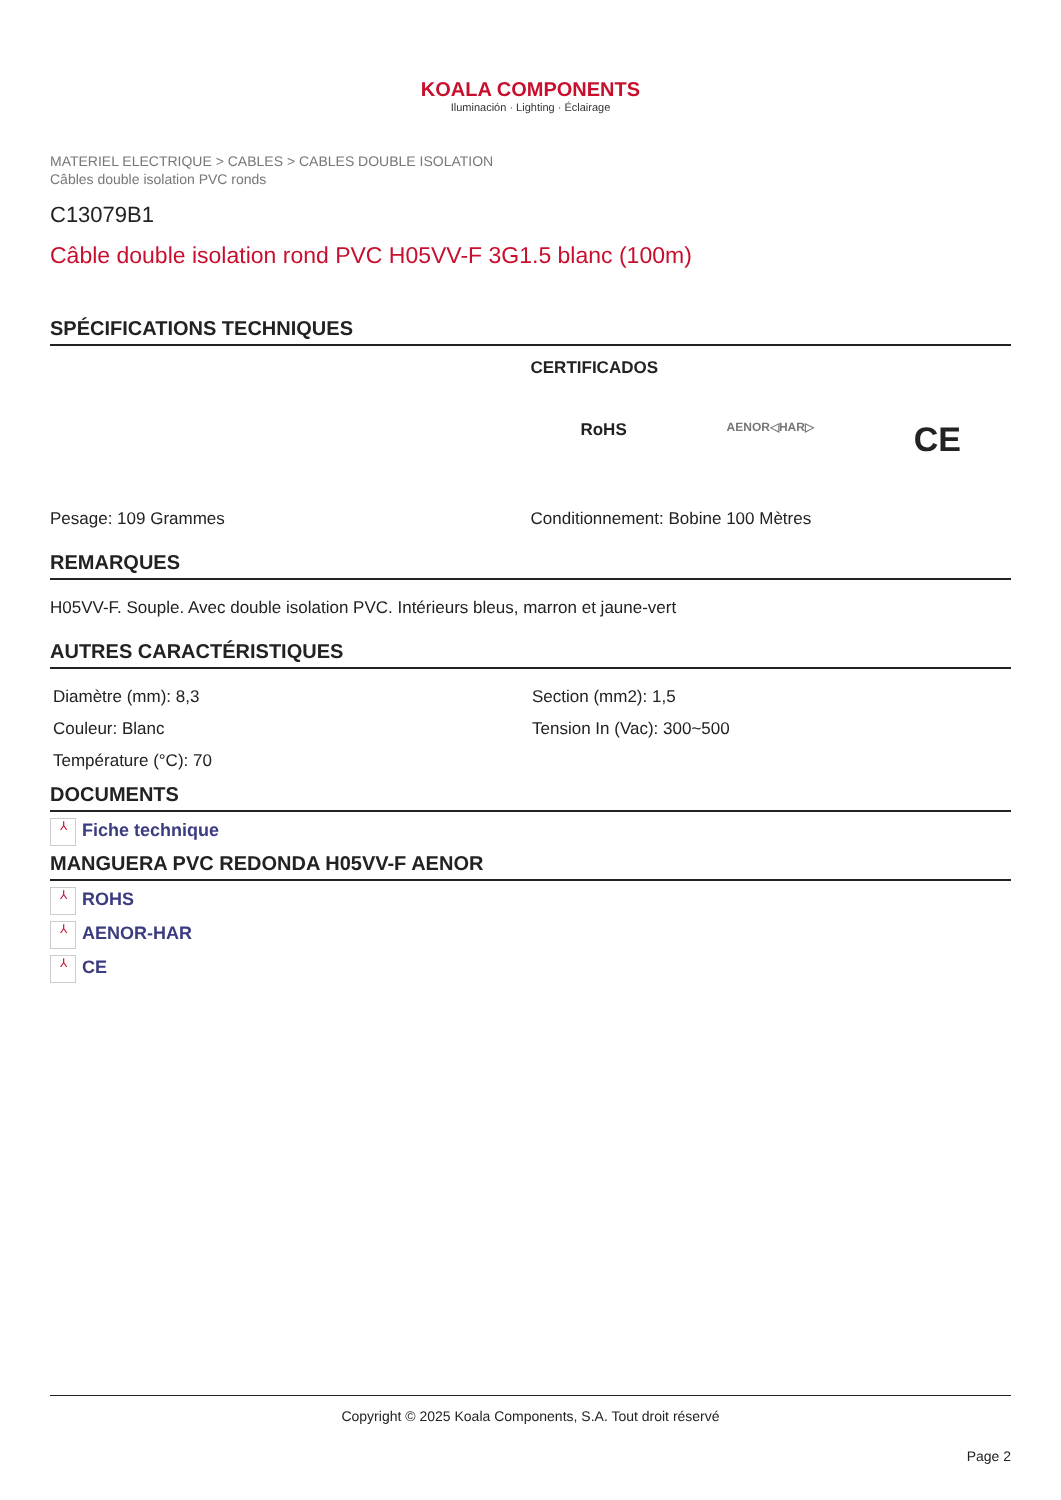KOALA COMPONENTS
Iluminación · Lighting · Éclairage
MATERIEL ELECTRIQUE > CABLES > CABLES DOUBLE ISOLATION
Câbles double isolation PVC ronds
C13079B1
Câble double isolation rond PVC H05VV-F 3G1.5 blanc (100m)
SPÉCIFICATIONS TECHNIQUES
CERTIFICADOS
RoHS AENOR◁HAR▷ CE
Pesage: 109 Grammes Conditionnement: Bobine 100 Mètres
REMARQUES
H05VV-F. Souple. Avec double isolation PVC. Intérieurs bleus, marron et jaune-vert
AUTRES CARACTÉRISTIQUES
Diamètre (mm): 8,3
Couleur: Blanc
Température (°C): 70
Section (mm2): 1,5
Tension In (Vac): 300~500
DOCUMENTS
⅄ Fiche technique
MANGUERA PVC REDONDA H05VV-F AENOR
⅄ ROHS
⅄ AENOR-HAR
⅄ CE
Copyright © 2025 Koala Components, S.A. Tout droit réservé
Page 2